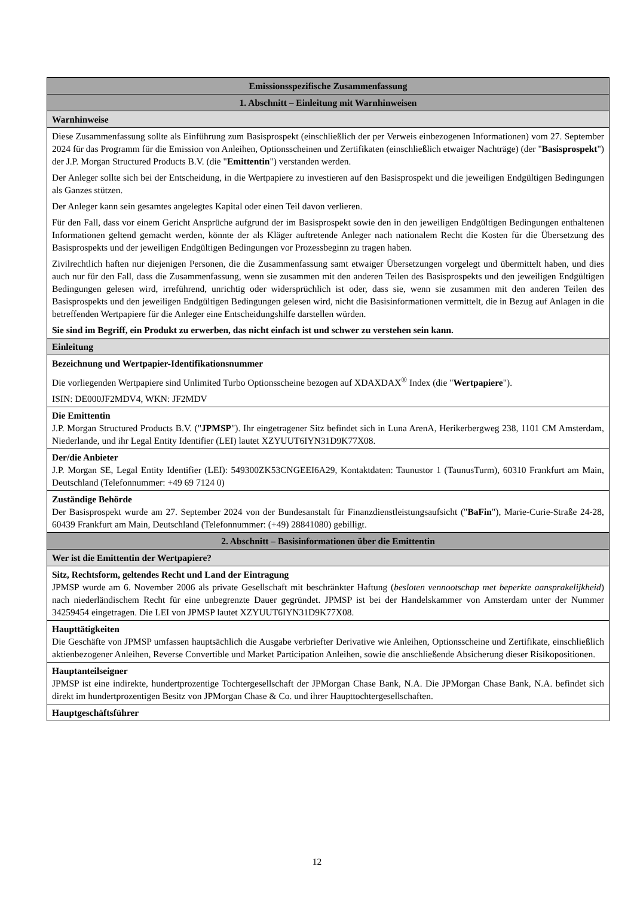| Emissionsspezifische Zusammenfassung |
| 1. Abschnitt – Einleitung mit Warnhinweisen |
| Warnhinweise |
| Diese Zusammenfassung sollte als Einführung zum Basisprospekt (einschließlich der per Verweis einbezogenen Informationen) vom 27. September 2024 für das Programm für die Emission von Anleihen, Optionsscheinen und Zertifikaten (einschließlich etwaiger Nachträge) (der " Basisprospekt ") der J.P. Morgan Structured Products B.V. (die " Emittentin ") verstanden werden. Der Anleger sollte sich bei der Entscheidung, in die Wertpapiere zu investieren auf den Basisprospekt und die jeweiligen Endgültigen Bedingungen als Ganzes stützen. Der Anleger kann sein gesamtes angelegtes Kapital oder einen Teil davon verlieren. Für den Fall, dass vor einem Gericht Ansprüche aufgrund der im Basisprospekt sowie den in den jeweiligen Endgültigen Bedingungen enthaltenen Informationen geltend gemacht werden, könnte der als Kläger auftretende Anleger nach nationalem Recht die Kosten für die Übersetzung des Basisprospekts und der jeweiligen Endgültigen Bedingungen vor Prozessbeginn zu tragen haben. Zivilrechtlich haften nur diejenigen Personen, die die Zusammenfassung samt etwaiger Übersetzungen vorgelegt und übermittelt haben, und dies auch nur für den Fall, dass die Zusammenfassung, wenn sie zusammen mit den anderen Teilen des Basisprospekts und den jeweiligen Endgültigen Bedingungen gelesen wird, irreführend, unrichtig oder widersprüchlich ist oder, dass sie, wenn sie zusammen mit den anderen Teilen des Basisprospekts und den jeweiligen Endgültigen Bedingungen gelesen wird, nicht die Basisinformationen vermittelt, die in Bezug auf Anlagen in die betreffenden Wertpapiere für die Anleger eine Entscheidungshilfe darstellen würden. Sie sind im Begriff, ein Produkt zu erwerben, das nicht einfach ist und schwer zu verstehen sein kann. |
| Einleitung |
| Bezeichnung und Wertpapier-Identifikationsnummer Die vorliegenden Wertpapiere sind Unlimited Turbo Optionsscheine bezogen auf XDAXDAX<sup>®</sup> Index (die " Wertpapiere "). ISIN: DE000JF2MDV4, WKN: JF2MDV |
| Die Emittentin J.P. Morgan Structured Products B.V. (" JPMSP "). Ihr eingetragener Sitz befindet sich in Luna ArenA, Herikerbergweg 238, 1101 CM Amsterdam, Niederlande, und ihr Legal Entity Identifier (LEI) lautet XZYUUT6IYN31D9K77X08. |
| Der/die Anbieter J.P. Morgan SE, Legal Entity Identifier (LEI): 549300ZK53CNGEEI6A29, Kontaktdaten: Taunustor 1 (TaunusTurm), 60310 Frankfurt am Main, Deutschland (Telefonnummer: +49 69 7124 0) |
| Zuständige Behörde Der Basisprospekt wurde am 27. September 2024 von der Bundesanstalt für Finanzdienstleistungsaufsicht (" BaFin "), Marie-Curie-Straße 24-28, 60439 Frankfurt am Main, Deutschland (Telefonnummer: (+49) 28841080) gebilligt. |
| 2. Abschnitt – Basisinformationen über die Emittentin |
| Wer ist die Emittentin der Wertpapiere? |
| Sitz, Rechtsform, geltendes Recht und Land der Eintragung JPMSP wurde am 6. November 2006 als private Gesellschaft mit beschränkter Haftung ( besloten vennootschap met beperkte aansprakelijkheid ) nach niederländischem Recht für eine unbegrenzte Dauer gegründet. JPMSP ist bei der Handelskammer von Amsterdam unter der Nummer 34259454 eingetragen. Die LEI von JPMSP lautet XZYUUT6IYN31D9K77X08. |
| Haupttätigkeiten Die Geschäfte von JPMSP umfassen hauptsächlich die Ausgabe verbriefter Derivative wie Anleihen, Optionsscheine und Zertifikate, einschließlich aktienbezogener Anleihen, Reverse Convertible und Market Participation Anleihen, sowie die anschließende Absicherung dieser Risikopositionen. |
| Hauptanteilseigner JPMSP ist eine indirekte, hundertprozentige Tochtergesellschaft der JPMorgan Chase Bank, N.A. Die JPMorgan Chase Bank, N.A. befindet sich direkt im hundertprozentigen Besitz von JPMorgan Chase & Co. und ihrer Haupttochtergesellschaften. |
| Hauptgeschäftsführer |
12